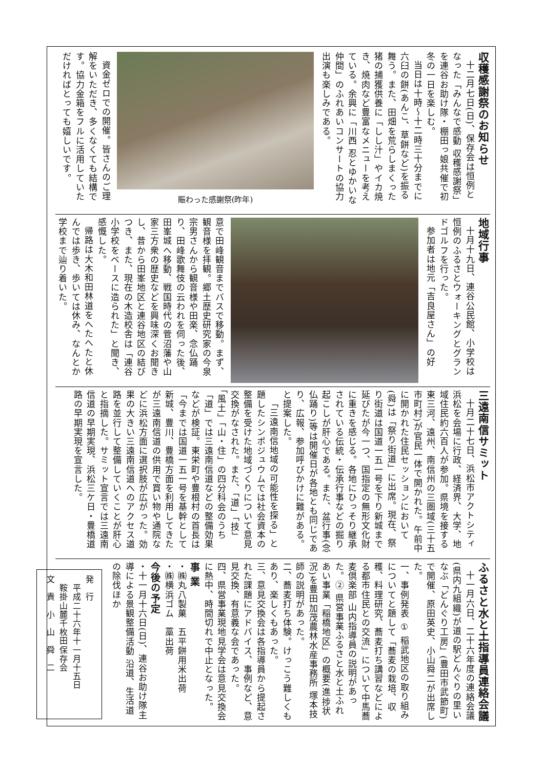収穫感謝祭のお知らせ
十二月七日(日)、保存会は恒例となった「みんなで感動 収穫感謝祭」を連谷お助け隊・棚田っ娘共催で初冬の一日を楽しむ。
当日は十時～十二時三十分までに六臼の餅(あんこ、草餅など)を振る舞う。また、田畑を荒らしまくった猪の捕獲供養に「しし汁」やイカ焼き、焼肉など豊富なメニューを考えている。余興に「川西 忍とゆかいな仲間」のふれあいコンサートの協力出演も楽しみである。
賑わった感謝祭(昨年)
資金ゼロでの開催。皆さんのご理解をいただき、多くなくても結構です。協力金箱をフルに活用していただければとっても嬉しいです。
地域行事
十月十九日、連谷公民館、小学校は恒例のふるさとウォーキングとグランドゴルフを行った。
参加者は地元「吉良屋さん」の好
意で田峰観音までバスで移動。まず、観音様を拝観。郷土歴史研究家の今泉宗男さんから観音様や田楽、念仏踊り、田峰歌舞伎の云われを伺った後、田峯城へ移動、戦国時代の菅沼藩や山家三方衆の歴史などを興味深くお聞きし、昔から田峯地区と連谷地区の結びつき、また、現在の木造校舎は「連谷小学校をベースに造られた」と聞き、感慨した。
帰路は大木和田林道をへたへたと休んでは歩き、歩いては休み、なんとか学校まで辿り着いた。
三遠南信サミット
十月二十七日、浜松市アクトシティ浜松を会場に行政、経済界、大学、地域住民約六百人が参加。県境を接する東三河、遠州、南信州の三圏域(三十五市町村)が官民一体で開かれた。午前中に開かれた住民セッションにおいて(舜)は「祭り街道」に出席。現在、祭り街道は国道一五一号を下り新城まで延びたが今一つ、国指定の無形文化財に重きを感じる。各地にひっそり継承されている伝統・伝承行事などの掘り起こしが肝心である。また、盆行事(念仏踊り)等は開催日が各地とも同じであり、広報、参加呼びかけに難がある。と提案した。
「三遠南信地域の可能性を探る」と題したシンポジュウムでは社会資本の整備を受けた地域づくりについて意見交換がなされた。また、「道」「技」「風土」「山・住」の四分科会のうち「道」では三遠南信道などの整備効果などが検証。東栄町や豊根村の首長は「今までは国道一五一号を基幹として新城、豊川、豊橋方面を利用してきたが三遠南信道の供用で買い物や通院などに浜松方面に選択肢が広がった。効果の大きい三遠南信道へのアクセス道路を並行して整備していくことが肝心と指摘した。サミット宣言では三遠南信道の早期実現、浜松三ケ日・豊橋道路の早期実現を宣言した。
ふるさと水と土指導員連絡会議
十一月六日、二十六年度の連絡会議(県内九組織)が道の駅どんぐりの里いなぶ「どんぐり工房」(豊田市武節町)で開催、原田英史、小山舜二が出席した。
一、事例発表 ① 稲武地区の取り組みについてと題して「蕎麦の栽培、収穫、料理研究、蕎麦打ち講習などによる都市住民との交流」について中馬蕎麦倶楽部 山内指導員の説明があった。② 県営事業ふるさと水と土ふれあい事業「稲橋地区」の概要(進捗状況)を豊田加茂農林水産事務所 塚本技師の説明があった。
二、蕎麦打ち体験。けっこう難しくもあり、楽しくもあった。
三、意見交換会は各指導員から提起された課題にアドバイス、事例など、意見交換、有意義な会であった。
四、県営事業現地見学会は意見交換会に熱中、時間切れで中止となった。
事 業
・㈱丸八製菓　五平餅用米出荷
・㈱横浜ゴム　藁出荷
今後の予定
・十一月十六日(日)、連谷お助け隊主導による景観整備活動 沿道、生活道の除伐ほか
発　行
　平成二十六年十一月十五日
　鞍掛山麓千枚田保存会
文　責　小　山　舜　二